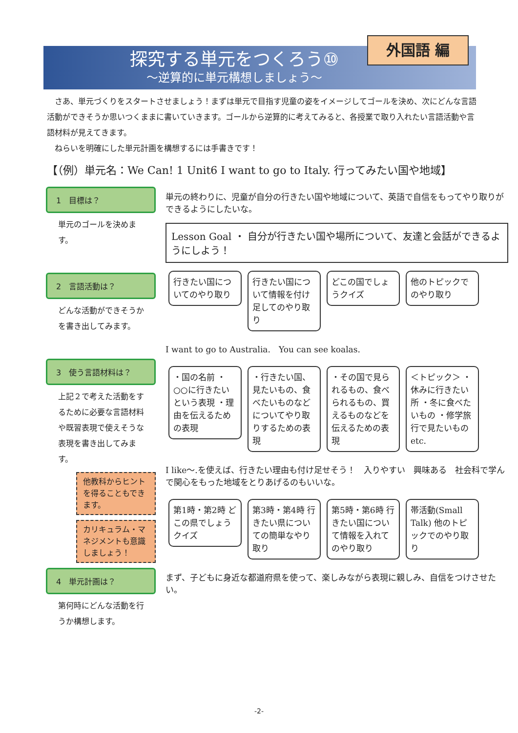外国語 編
探究する単元をつくろう⑩
～逆算的に単元構想しましょう～
　さあ、単元づくりをスタートさせましょう！まずは単元で目指す児童の姿をイメージしてゴールを決め、次にどんな言語活動ができそうか思いつくままに書いていきます。ゴールから逆算的に考えてみると、各授業で取り入れたい言語活動や言語材料が見えてきます。
　ねらいを明確にした単元計画を構想するには手書きです！
【（例）単元名：We Can! 1 Unit6 I want to go to Italy. 行ってみたい国や地域】
1　目標は？
単元のゴールを決めます。
2　言語活動は？
どんな活動ができそうかを書き出してみます。
3　使う言語材料は？
上記２で考えた活動をするために必要な言語材料や既習表現で使えそうな表現を書き出してみます。
他教科からヒントを得ることもできます。
カリキュラム・マネジメントも意識しましょう！
4　単元計画は？
第何時にどんな活動を行うか構想します。
単元の終わりに、児童が自分の行きたい国や地域について、英語で自信をもってやり取りができるようにしたいな。
Lesson Goal ・ 自分が行きたい国や場所について、友達と会話ができるようにしよう！
行きたい国についてのやり取り 行きたい国について情報を付け足してのやり取り どこの国でしょうクイズ 他のトピックでのやり取り
I want to go to Australia.　You can see koalas.
・国の名前 ・○○に行きたいという表現 ・理由を伝えるための表現 ・行きたい国、見たいもの、食べたいものなどについてやり取りするための表現 ・その国で見られるもの、食べられるもの、買えるものなどを伝えるための表現 ＜トピック＞ ・休みに行きたい所 ・冬に食べたいもの ・修学旅行で見たいもの etc.
I like～.を使えば、行きたい理由も付け足せそう！　入りやすい　興味ある　社会科で学んで関心をもった地域をとりあげるのもいいな。
第1時・第2時 どこの県でしょうクイズ 第3時・第4時 行きたい県についての簡単なやり取り 第5時・第6時 行きたい国について情報を入れてのやり取り 帯活動(Small Talk) 他のトピックでのやり取り
まず、子どもに身近な都道府県を使って、楽しみながら表現に親しみ、自信をつけさせたい。
-2-